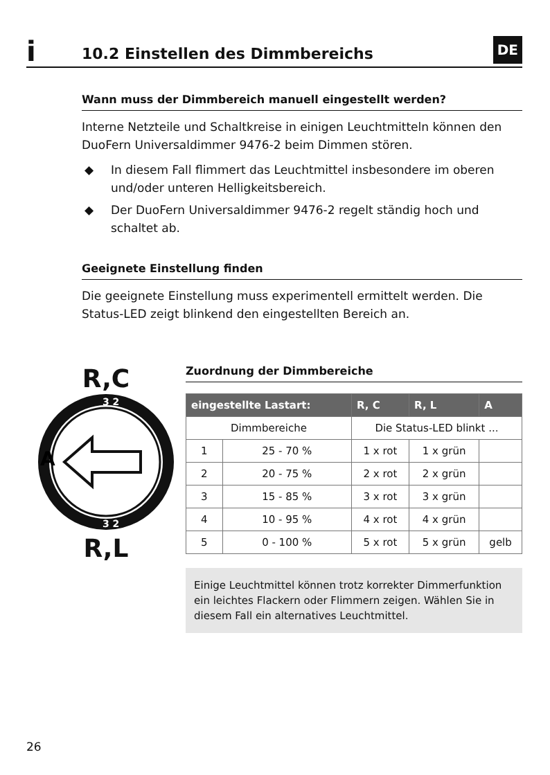DE
i
10.2 Einstellen des Dimmbereichs
Wann muss der Dimmbereich manuell eingestellt werden?
Interne Netzteile und Schaltkreise in einigen Leuchtmitteln können den DuoFern Universaldimmer 9476-2 beim Dimmen stören.
◆ In diesem Fall flimmert das Leuchtmittel insbesondere im oberen und/oder unteren Helligkeitsbereich.
◆ Der DuoFern Universaldimmer 9476-2 regelt ständig hoch und schaltet ab.
Geeignete Einstellung finden
Die geeignete Einstellung muss experimentell ermittelt werden. Die Status-LED zeigt blinkend den eingestellten Bereich an.
R,C
3 2
A
3 2
R,L
Zuordnung der Dimmbereiche
| eingestellte Lastart: | | R, C | R, L | A |
| --- | --- | --- | --- | --- |
| Dimmbereiche | | Die Status-LED blinkt ... | | |
| 1 | 25 - 70 % | 1 x rot | 1 x grün | |
| 2 | 20 - 75 % | 2 x rot | 2 x grün | |
| 3 | 15 - 85 % | 3 x rot | 3 x grün | |
| 4 | 10 - 95 % | 4 x rot | 4 x grün | |
| 5 | 0 - 100 % | 5 x rot | 5 x grün | gelb |
Einige Leuchtmittel können trotz korrekter Dimmerfunktion ein leichtes Flackern oder Flimmern zeigen. Wählen Sie in diesem Fall ein alternatives Leuchtmittel.
26